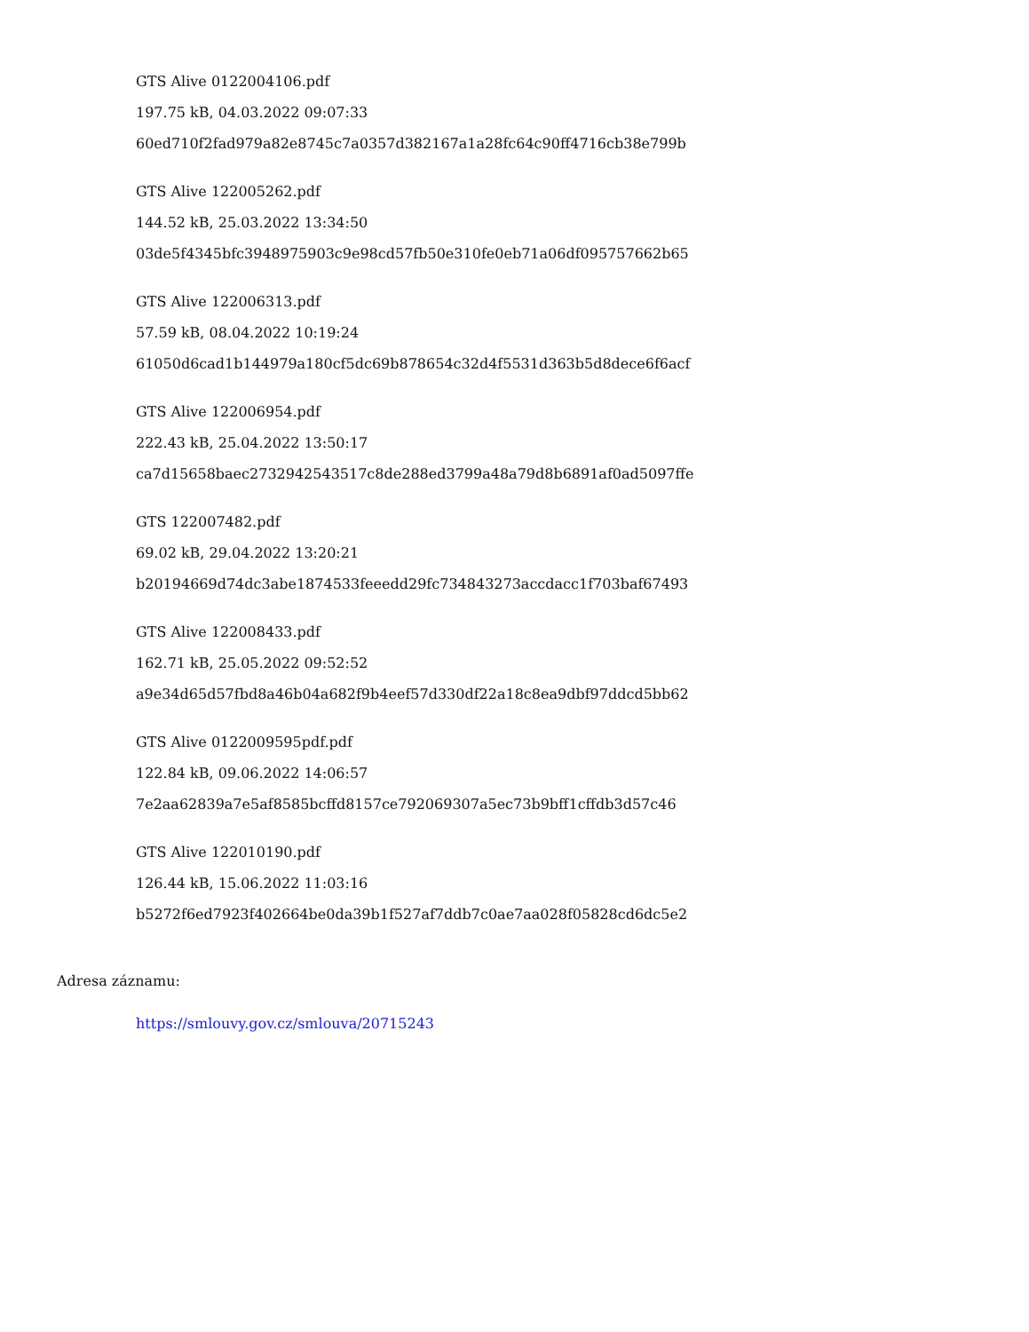GTS Alive 0122004106.pdf
197.75 kB, 04.03.2022 09:07:33
60ed710f2fad979a82e8745c7a0357d382167a1a28fc64c90ff4716cb38e799b
GTS Alive 122005262.pdf
144.52 kB, 25.03.2022 13:34:50
03de5f4345bfc3948975903c9e98cd57fb50e310fe0eb71a06df095757662b65
GTS Alive 122006313.pdf
57.59 kB, 08.04.2022 10:19:24
61050d6cad1b144979a180cf5dc69b878654c32d4f5531d363b5d8dece6f6acf
GTS Alive 122006954.pdf
222.43 kB, 25.04.2022 13:50:17
ca7d15658baec2732942543517c8de288ed3799a48a79d8b6891af0ad5097ffe
GTS 122007482.pdf
69.02 kB, 29.04.2022 13:20:21
b20194669d74dc3abe1874533feeedd29fc734843273accdacc1f703baf67493
GTS Alive 122008433.pdf
162.71 kB, 25.05.2022 09:52:52
a9e34d65d57fbd8a46b04a682f9b4eef57d330df22a18c8ea9dbf97ddcd5bb62
GTS Alive 0122009595pdf.pdf
122.84 kB, 09.06.2022 14:06:57
7e2aa62839a7e5af8585bcffd8157ce792069307a5ec73b9bff1cffdb3d57c46
GTS Alive 122010190.pdf
126.44 kB, 15.06.2022 11:03:16
b5272f6ed7923f402664be0da39b1f527af7ddb7c0ae7aa028f05828cd6dc5e2
Adresa záznamu:
https://smlouvy.gov.cz/smlouva/20715243